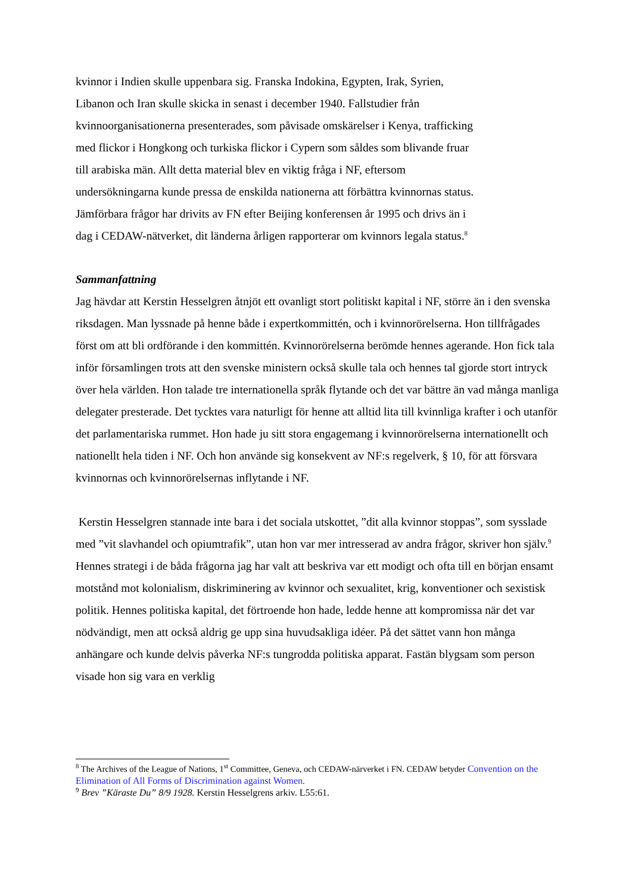kvinnor i Indien skulle uppenbara sig. Franska Indokina, Egypten, Irak, Syrien,
Libanon och Iran skulle skicka in senast i december 1940. Fallstudier från
kvinnoorganisationerna presenterades, som påvisade omskärelser i Kenya, trafficking
med flickor i Hongkong och turkiska flickor i Cypern som såldes som blivande fruar
till arabiska män. Allt detta material blev en viktig fråga i NF, eftersom
undersökningarna kunde pressa de enskilda nationerna att förbättra kvinnornas status.
Jämförbara frågor har drivits av FN efter Beijing konferensen år 1995 och drivs än i
dag i CEDAW-nätverket, dit länderna årligen rapporterar om kvinnors legala status.<sup>8</sup>
Sammanfattning
Jag hävdar att Kerstin Hesselgren åtnjöt ett ovanligt stort politiskt kapital i NF, större än i den svenska riksdagen. Man lyssnade på henne både i expertkommittén, och i kvinnorörelserna. Hon tillfrågades först om att bli ordförande i den kommittén. Kvinnorörelserna berömde hennes agerande. Hon fick tala inför församlingen trots att den svenske ministern också skulle tala och hennes tal gjorde stort intryck över hela världen. Hon talade tre internationella språk flytande och det var bättre än vad många manliga delegater presterade. Det tycktes vara naturligt för henne att alltid lita till kvinnliga krafter i och utanför det parlamentariska rummet. Hon hade ju sitt stora engagemang i kvinnorörelserna internationellt och nationellt hela tiden i NF. Och hon använde sig konsekvent av NF:s regelverk, § 10, för att försvara kvinnornas och kvinnorörelsernas inflytande i NF.
Kerstin Hesselgren stannade inte bara i det sociala utskottet, ”dit alla kvinnor stoppas”, som sysslade med ”vit slavhandel och opiumtrafik”, utan hon var mer intresserad av andra frågor, skriver hon själv.<sup>9</sup> Hennes strategi i de båda frågorna jag har valt att beskriva var ett modigt och ofta till en början ensamt motstånd mot kolonialism, diskriminering av kvinnor och sexualitet, krig, konventioner och sexistisk politik. Hennes politiska kapital, det förtroende hon hade, ledde henne att kompromissa när det var nödvändigt, men att också aldrig ge upp sina huvudsakliga idéer. På det sättet vann hon många anhängare och kunde delvis påverka NF:s tungrodda politiska apparat. Fastän blygsam som person visade hon sig vara en verklig
<sup>8</sup> The Archives of the League of Nations, 1<sup>st</sup> Committee, Geneva, och CEDAW-närverket i FN. CEDAW betyder Convention on the Elimination of All Forms of Discrimination against Women.
<sup>9</sup> Brev ”Käraste Du” 8/9 1928. Kerstin Hesselgrens arkiv. L55:61.